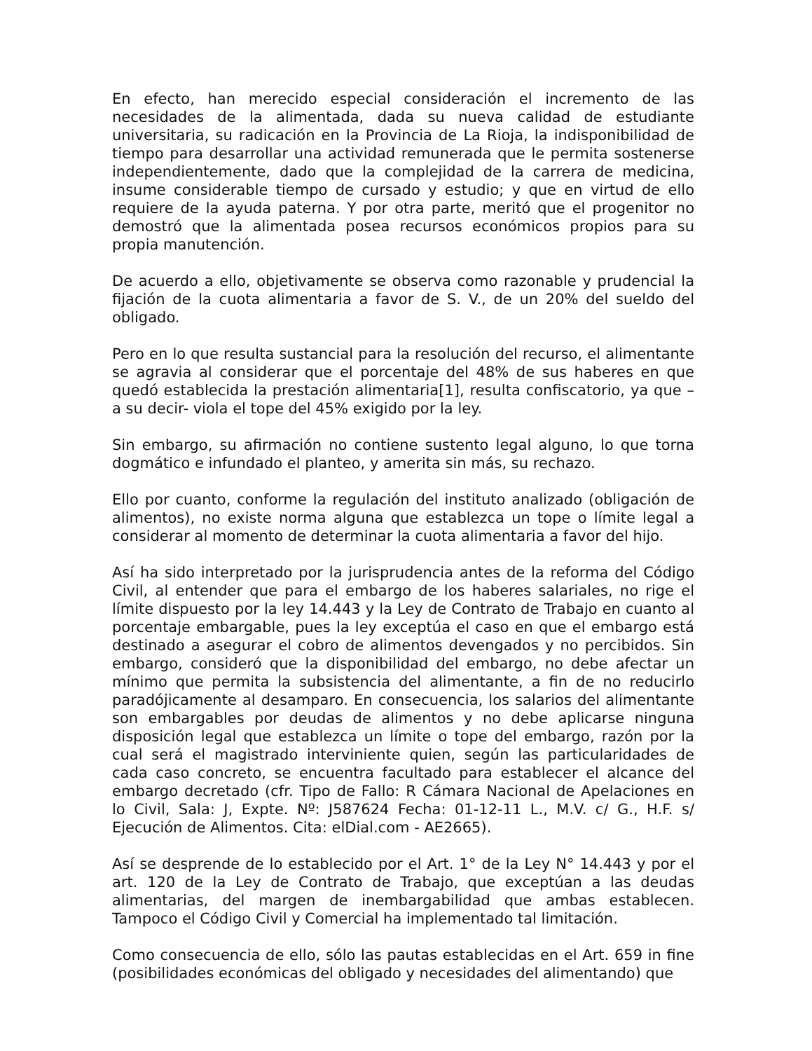En efecto, han merecido especial consideración el incremento de las necesidades de la alimentada, dada su nueva calidad de estudiante universitaria, su radicación en la Provincia de La Rioja, la indisponibilidad de tiempo para desarrollar una actividad remunerada que le permita sostenerse independientemente, dado que la complejidad de la carrera de medicina, insume considerable tiempo de cursado y estudio; y que en virtud de ello requiere de la ayuda paterna. Y por otra parte, meritó que el progenitor no demostró que la alimentada posea recursos económicos propios para su propia manutención.
De acuerdo a ello, objetivamente se observa como razonable y prudencial la fijación de la cuota alimentaria a favor de S. V., de un 20% del sueldo del obligado.
Pero en lo que resulta sustancial para la resolución del recurso, el alimentante se agravia al considerar que el porcentaje del 48% de sus haberes en que quedó establecida la prestación alimentaria[1], resulta confiscatorio, ya que –a su decir- viola el tope del 45% exigido por la ley.
Sin embargo, su afirmación no contiene sustento legal alguno, lo que torna dogmático e infundado el planteo, y amerita sin más, su rechazo.
Ello por cuanto, conforme la regulación del instituto analizado (obligación de alimentos), no existe norma alguna que establezca un tope o límite legal a considerar al momento de determinar la cuota alimentaria a favor del hijo.
Así ha sido interpretado por la jurisprudencia antes de la reforma del Código Civil, al entender que para el embargo de los haberes salariales, no rige el límite dispuesto por la ley 14.443 y la Ley de Contrato de Trabajo en cuanto al porcentaje embargable, pues la ley exceptúa el caso en que el embargo está destinado a asegurar el cobro de alimentos devengados y no percibidos. Sin embargo, consideró que la disponibilidad del embargo, no debe afectar un mínimo que permita la subsistencia del alimentante, a fin de no reducirlo paradójicamente al desamparo. En consecuencia, los salarios del alimentante son embargables por deudas de alimentos y no debe aplicarse ninguna disposición legal que establezca un límite o tope del embargo, razón por la cual será el magistrado interviniente quien, según las particularidades de cada caso concreto, se encuentra facultado para establecer el alcance del embargo decretado (cfr. Tipo de Fallo: R Cámara Nacional de Apelaciones en lo Civil, Sala: J, Expte. Nº: J587624 Fecha: 01-12-11 L., M.V. c/ G., H.F. s/ Ejecución de Alimentos. Cita: elDial.com - AE2665).
Así se desprende de lo establecido por el Art. 1° de la Ley N° 14.443 y por el art. 120 de la Ley de Contrato de Trabajo, que exceptúan a las deudas alimentarias, del margen de inembargabilidad que ambas establecen. Tampoco el Código Civil y Comercial ha implementado tal limitación.
Como consecuencia de ello, sólo las pautas establecidas en el Art. 659 in fine (posibilidades económicas del obligado y necesidades del alimentando) que